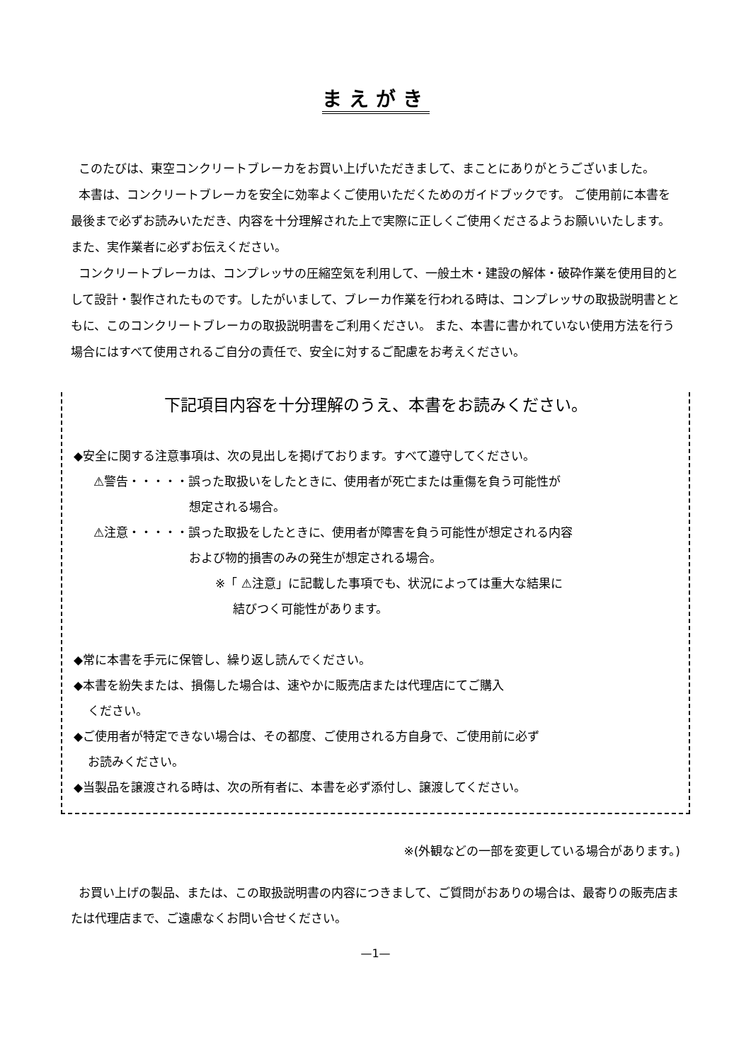まえがき
このたびは、東空コンクリートブレーカをお買い上げいただきまして、まことにありがとうございました。
本書は、コンクリートブレーカを安全に効率よくご使用いただくためのガイドブックです。 ご使用前に本書を最後まで必ずお読みいただき、内容を十分理解された上で実際に正しくご使用くださるようお願いいたします。 また、実作業者に必ずお伝えください。
コンクリートブレーカは、コンプレッサの圧縮空気を利用して、一般土木・建設の解体・破砕作業を使用目的として設計・製作されたものです。したがいまして、ブレーカ作業を行われる時は、コンプレッサの取扱説明書とともに、このコンクリートブレーカの取扱説明書をご利用ください。 また、本書に書かれていない使用方法を行う場合にはすべて使用されるご自分の責任で、安全に対するご配慮をお考えください。
下記項目内容を十分理解のうえ、本書をお読みください。
◆安全に関する注意事項は、次の見出しを掲げております。すべて遵守してください。
⚠警告・・・・・誤った取扱いをしたときに、使用者が死亡または重傷を負う可能性が
想定される場合。
⚠注意・・・・・誤った取扱をしたときに、使用者が障害を負う可能性が想定される内容
および物的損害のみの発生が想定される場合。
※「 ⚠注意」に記載した事項でも、状況によっては重大な結果に
結びつく可能性があります。
◆常に本書を手元に保管し、繰り返し読んでください。
◆本書を紛失または、損傷した場合は、速やかに販売店または代理店にてご購入
ください。
◆ご使用者が特定できない場合は、その都度、ご使用される方自身で、ご使用前に必ず
お読みください。
◆当製品を譲渡される時は、次の所有者に、本書を必ず添付し、譲渡してください。
※(外観などの一部を変更している場合があります。)
お買い上げの製品、または、この取扱説明書の内容につきまして、ご質問がおありの場合は、最寄りの販売店または代理店まで、ご遠慮なくお問い合せください。
—1—